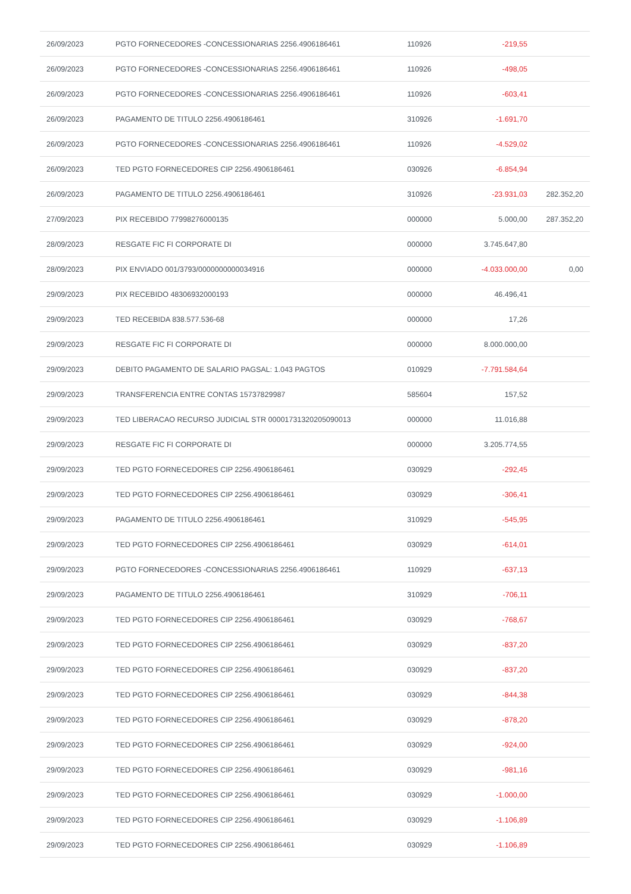| 26/09/2023 | PGTO FORNECEDORES -CONCESSIONARIAS 2256.4906186461 | 110926 | -219,55 | |
| 26/09/2023 | PGTO FORNECEDORES -CONCESSIONARIAS 2256.4906186461 | 110926 | -498,05 | |
| 26/09/2023 | PGTO FORNECEDORES -CONCESSIONARIAS 2256.4906186461 | 110926 | -603,41 | |
| 26/09/2023 | PAGAMENTO DE TITULO 2256.4906186461 | 310926 | -1.691,70 | |
| 26/09/2023 | PGTO FORNECEDORES -CONCESSIONARIAS 2256.4906186461 | 110926 | -4.529,02 | |
| 26/09/2023 | TED PGTO FORNECEDORES CIP 2256.4906186461 | 030926 | -6.854,94 | |
| 26/09/2023 | PAGAMENTO DE TITULO 2256.4906186461 | 310926 | -23.931,03 | 282.352,20 |
| 27/09/2023 | PIX RECEBIDO 77998276000135 | 000000 | 5.000,00 | 287.352,20 |
| 28/09/2023 | RESGATE FIC FI CORPORATE DI | 000000 | 3.745.647,80 | |
| 28/09/2023 | PIX ENVIADO 001/3793/0000000000034916 | 000000 | -4.033.000,00 | 0,00 |
| 29/09/2023 | PIX RECEBIDO 48306932000193 | 000000 | 46.496,41 | |
| 29/09/2023 | TED RECEBIDA 838.577.536-68 | 000000 | 17,26 | |
| 29/09/2023 | RESGATE FIC FI CORPORATE DI | 000000 | 8.000.000,00 | |
| 29/09/2023 | DEBITO PAGAMENTO DE SALARIO PAGSAL: 1.043 PAGTOS | 010929 | -7.791.584,64 | |
| 29/09/2023 | TRANSFERENCIA ENTRE CONTAS 15737829987 | 585604 | 157,52 | |
| 29/09/2023 | TED LIBERACAO RECURSO JUDICIAL STR 00001731320205090013 | 000000 | 11.016,88 | |
| 29/09/2023 | RESGATE FIC FI CORPORATE DI | 000000 | 3.205.774,55 | |
| 29/09/2023 | TED PGTO FORNECEDORES CIP 2256.4906186461 | 030929 | -292,45 | |
| 29/09/2023 | TED PGTO FORNECEDORES CIP 2256.4906186461 | 030929 | -306,41 | |
| 29/09/2023 | PAGAMENTO DE TITULO 2256.4906186461 | 310929 | -545,95 | |
| 29/09/2023 | TED PGTO FORNECEDORES CIP 2256.4906186461 | 030929 | -614,01 | |
| 29/09/2023 | PGTO FORNECEDORES -CONCESSIONARIAS 2256.4906186461 | 110929 | -637,13 | |
| 29/09/2023 | PAGAMENTO DE TITULO 2256.4906186461 | 310929 | -706,11 | |
| 29/09/2023 | TED PGTO FORNECEDORES CIP 2256.4906186461 | 030929 | -768,67 | |
| 29/09/2023 | TED PGTO FORNECEDORES CIP 2256.4906186461 | 030929 | -837,20 | |
| 29/09/2023 | TED PGTO FORNECEDORES CIP 2256.4906186461 | 030929 | -837,20 | |
| 29/09/2023 | TED PGTO FORNECEDORES CIP 2256.4906186461 | 030929 | -844,38 | |
| 29/09/2023 | TED PGTO FORNECEDORES CIP 2256.4906186461 | 030929 | -878,20 | |
| 29/09/2023 | TED PGTO FORNECEDORES CIP 2256.4906186461 | 030929 | -924,00 | |
| 29/09/2023 | TED PGTO FORNECEDORES CIP 2256.4906186461 | 030929 | -981,16 | |
| 29/09/2023 | TED PGTO FORNECEDORES CIP 2256.4906186461 | 030929 | -1.000,00 | |
| 29/09/2023 | TED PGTO FORNECEDORES CIP 2256.4906186461 | 030929 | -1.106,89 | |
| 29/09/2023 | TED PGTO FORNECEDORES CIP 2256.4906186461 | 030929 | -1.106,89 | |